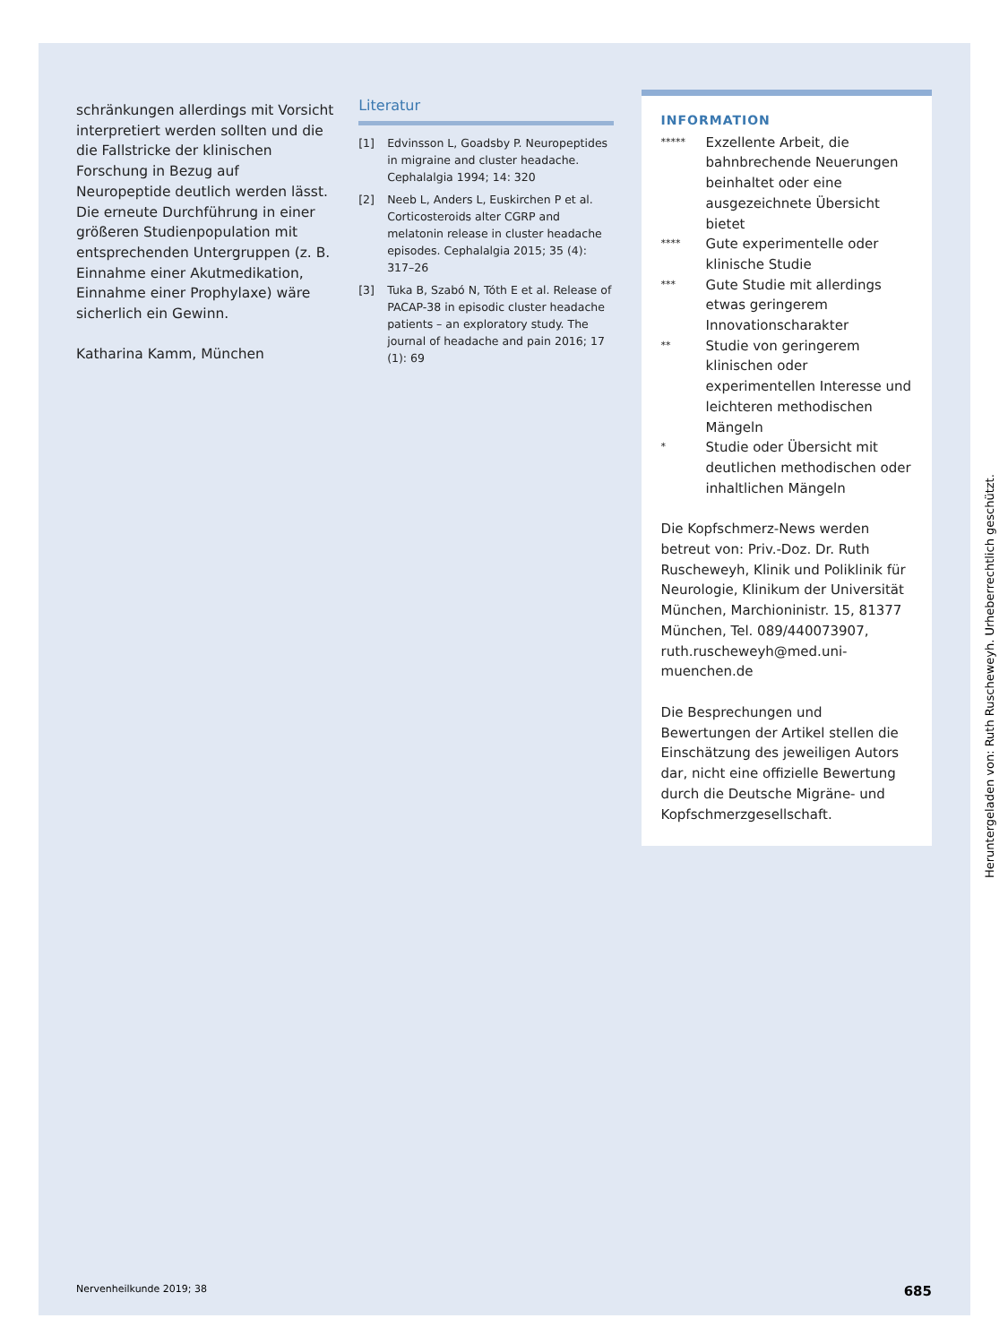schränkungen allerdings mit Vorsicht interpretiert werden sollten und die die Fallstricke der klinischen Forschung in Bezug auf Neuropeptide deutlich werden lässt. Die erneute Durchführung in einer größeren Studienpopulation mit entsprechenden Untergruppen (z. B. Einnahme einer Akutmedikation, Einnahme einer Prophylaxe) wäre sicherlich ein Gewinn.
Katharina Kamm, München
Literatur
[1] Edvinsson L, Goadsby P. Neuropeptides in migraine and cluster headache. Cephalalgia 1994; 14: 320
[2] Neeb L, Anders L, Euskirchen P et al. Corticosteroids alter CGRP and melatonin release in cluster headache episodes. Cephalalgia 2015; 35 (4): 317–26
[3] Tuka B, Szabó N, Tóth E et al. Release of PACAP-38 in episodic cluster headache patients – an exploratory study. The journal of headache and pain 2016; 17 (1): 69
INFORMATION
*****
Exzellente Arbeit, die bahnbrechende Neuerungen beinhaltet oder eine ausgezeichnete Übersicht bietet
****
Gute experimentelle oder klinische Studie
***
Gute Studie mit allerdings etwas geringerem Innovationscharakter
**
Studie von geringerem klinischen oder experimentellen Interesse und leichteren methodischen Mängeln
*
Studie oder Übersicht mit deutlichen methodischen oder inhaltlichen Mängeln
Die Kopfschmerz-News werden betreut von: Priv.-Doz. Dr. Ruth Ruscheweyh, Klinik und Poliklinik für Neurologie, Klinikum der Universität München, Marchioninistr. 15, 81377 München, Tel. 089/440073907, ruth.ruscheweyh@med.uni-muenchen.de
Die Besprechungen und Bewertungen der Artikel stellen die Einschätzung des jeweiligen Autors dar, nicht eine offizielle Bewertung durch die Deutsche Migräne- und Kopfschmerzgesellschaft.
Heruntergeladen von: Ruth Ruscheweyh. Urheberrechtlich geschützt.
Nervenheilkunde 2019; 38 685